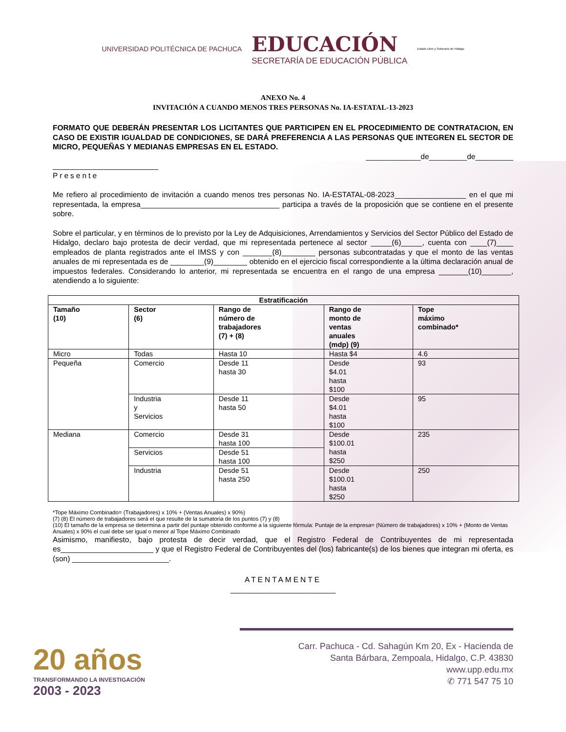UNIVERSIDAD POLITÉCNICA DE PACHUCA
EDUCACIÓN
SECRETARÍA DE EDUCACIÓN PÚBLICA
Estado Libre y Soberano de Hidalgo
ANEXO No. 4
INVITACIÓN A CUANDO MENOS TRES PERSONAS No. IA-ESTATAL-13-2023
FORMATO QUE DEBERÁN PRESENTAR LOS LICITANTES QUE PARTICIPEN EN EL PROCEDIMIENTO DE CONTRATACION, EN CASO DE EXISTIR IGUALDAD DE CONDICIONES, SE DARÁ PREFERENCIA A LAS PERSONAS QUE INTEGREN EL SECTOR DE MICRO, PEQUEÑAS Y MEDIANAS EMPRESAS EN EL ESTADO.
_____________de_________de_________
_________________________
Presente
Me refiero al procedimiento de invitación a cuando menos tres personas No. IA-ESTATAL-08-2023_________________ en el que mi representada, la empresa_________________________________ participa a través de la proposición que se contiene en el presente sobre.
Sobre el particular, y en términos de lo previsto por la Ley de Adquisiciones, Arrendamientos y Servicios del Sector Público del Estado de Hidalgo, declaro bajo protesta de decir verdad, que mi representada pertenece al sector _____(6)_____, cuenta con ____(7)____ empleados de planta registrados ante el IMSS y con _______(8)________ personas subcontratadas y que el monto de las ventas anuales de mi representada es de ________(9)________ obtenido en el ejercicio fiscal correspondiente a la última declaración anual de impuestos federales. Considerando lo anterior, mi representada se encuentra en el rango de una empresa _______(10)_______, atendiendo a lo siguiente:
| Estratificación | | | | |
| --- | --- | --- | --- | --- |
| Tamaño (10) | Sector (6) | Rango de número de trabajadores (7) + (8) | Rango de monto de ventas anuales (mdp) (9) | Tope máximo combinado* |
| Micro | Todas | Hasta 10 | Hasta $4 | 4.6 |
| Pequeña | Comercio | Desde 11 hasta 30 | Desde $4.01 hasta $100 | 93 |
| | Industria y Servicios | Desde 11 hasta 50 | Desde $4.01 hasta $100 | 95 |
| Mediana | Comercio | Desde 31 hasta 100 | Desde $100.01 hasta $250 | 235 |
| | Servicios | Desde 51 hasta 100 | | |
| | Industria | Desde 51 hasta 250 | Desde $100.01 hasta $250 | 250 |
*Tope Máximo Combinado= (Trabajadores) x 10% + (Ventas Anuales) x 90%)
(7) (8) El número de trabajadores será el que resulte de la sumatoria de los puntos (7) y (8)
(10) El tamaño de la empresa se determina a partir del puntaje obtenido conforme a la siguiente fórmula: Puntaje de la empresa= (Número de trabajadores) x 10% + (Monto de Ventas Anuales) x 90% el cual debe ser igual o menor al Tope Máximo Combinado
Asimismo, manifiesto, bajo protesta de decir verdad, que el Registro Federal de Contribuyentes de mi representada es______________________ y que el Registro Federal de Contribuyentes del (los) fabricante(s) de los bienes que integran mi oferta, es (son) _______________________.
ATENTAMENTE
_________________________
20 años
TRANSFORMANDO LA INVESTIGACIÓN
2003 - 2023
Carr. Pachuca - Cd. Sahagún Km 20, Ex - Hacienda de
Santa Bárbara, Zempoala, Hidalgo, C.P. 43830
www.upp.edu.mx
✆ 771 547 75 10